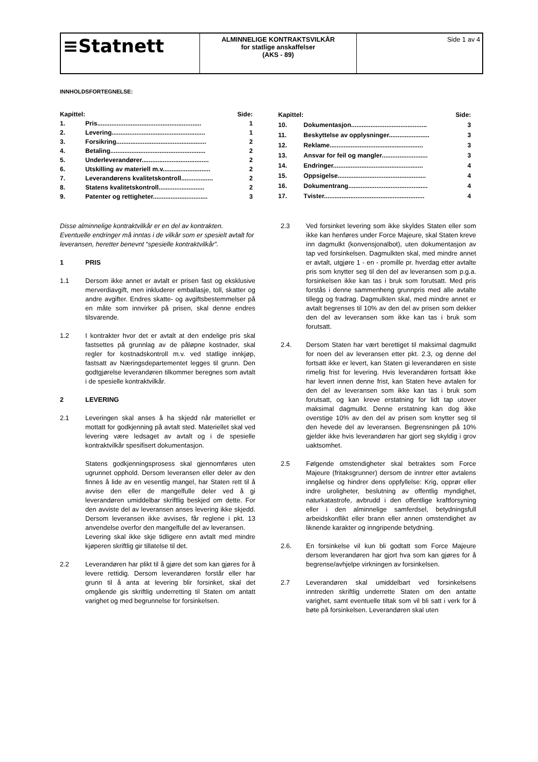| ≡Statnett | ALMINNELIGE KONTRAKTSVILKÅR for statlige anskaffelser (AKS - 89) | Side 1 av 4 |
INNHOLDSFORTEGNELSE:
| Kapittel: | | Side: |
| 1. | Pris........................................................... | 1 |
| 2. | Levering..................................................... | 1 |
| 3. | Forsikring................................................... | 2 |
| 4. | Betaling...................................................... | 2 |
| 5. | Underleverandører...................................... | 2 |
| 6. | Utskilling av materiell m.v........................... | 2 |
| 7. | Leverandørens kvalitetskontroll.................. | 2 |
| 8. | Statens kvalitetskontroll.......................... | 2 |
| 9. | Patenter og rettigheter............................... | 3 |
| Kapittel: | | Side: |
| 10. | Dokumentasjon........................................... | 3 |
| 11. | Beskyttelse av opplysninger....................... | 3 |
| 12. | Reklame..................................................... | 3 |
| 13. | Ansvar for feil og mangler.......................... | 3 |
| 14. | Endringer................................................... | 4 |
| 15. | Oppsigelse.................................................. | 4 |
| 16. | Dokumentrang............................................. | 4 |
| 17. | Tvister......................................................... | 4 |
Disse alminnelige kontraktvilkår er en del av kontrakten. Eventuelle endringer må inntas i de vilkår som er spesielt avtalt for leveransen, heretter benevnt “spesielle kontraktvilkår”.
1 PRIS
1.1 Dersom ikke annet er avtalt er prisen fast og eksklusive merverdiavgift, men inkluderer emballasje, toll, skatter og andre avgifter. Endres skatte- og avgiftsbestemmelser på en måte som innvirker på prisen, skal denne endres tilsvarende.
1.2 I kontrakter hvor det er avtalt at den endelige pris skal fastsettes på grunnlag av de påløpne kostnader, skal regler for kostnadskontroll m.v. ved statlige innkjøp, fastsatt av Næringsdepartementet legges til grunn. Den godtgjørelse leverandøren tilkommer beregnes som avtalt i de spesielle kontraktvilkår.
2 LEVERING
2.1 Leveringen skal anses å ha skjedd når materiellet er mottatt for godkjenning på avtalt sted. Materiellet skal ved levering være ledsaget av avtalt og i de spesielle kontraktvilkår spesifisert dokumentasjon.
Statens godkjenningsprosess skal gjennomføres uten ugrunnet opphold. Dersom leveransen eller deler av den finnes å lide av en vesentlig mangel, har Staten rett til å avvise den eller de mangelfulle deler ved å gi leverandøren umiddelbar skriftlig beskjed om dette. For den avviste del av leveransen anses levering ikke skjedd. Dersom leveransen ikke avvises, får reglene i pkt. 13 anvendelse overfor den mangelfulle del av leveransen.
Levering skal ikke skje tidligere enn avtalt med mindre kjøperen skriftlig gir tillatelse til det.
2.2 Leverandøren har plikt til å gjøre det som kan gjøres for å levere rettidig. Dersom leverandøren forstår eller har grunn til å anta at levering blir forsinket, skal det omgående gis skriftlig underretting til Staten om antatt varighet og med begrunnelse for forsinkelsen.
2.3 Ved forsinket levering som ikke skyldes Staten eller som ikke kan henføres under Force Majeure, skal Staten kreve inn dagmulkt (konvensjonalbot), uten dokumentasjon av tap ved forsinkelsen. Dagmulkten skal, med mindre annet er avtalt, utgjøre 1 - en - promille pr. hverdag etter avtalte pris som knytter seg til den del av leveransen som p.g.a. forsinkelsen ikke kan tas i bruk som forutsatt. Med pris forstås i denne sammenheng grunnpris med alle avtalte tillegg og fradrag. Dagmulkten skal, med mindre annet er avtalt begrenses til 10% av den del av prisen som dekker den del av leveransen som ikke kan tas i bruk som forutsatt.
2.4. Dersom Staten har vært berettiget til maksimal dagmulkt for noen del av leveransen etter pkt. 2.3, og denne del fortsatt ikke er levert, kan Staten gi leverandøren en siste rimelig frist for levering. Hvis leverandøren fortsatt ikke har levert innen denne frist, kan Staten heve avtalen for den del av leveransen som ikke kan tas i bruk som forutsatt, og kan kreve erstatning for lidt tap utover maksimal dagmulkt. Denne erstatning kan dog ikke overstige 10% av den del av prisen som knytter seg til den hevede del av leveransen. Begrensningen på 10% gjelder ikke hvis leverandøren har gjort seg skyldig i grov uaktsomhet.
2.5 Følgende omstendigheter skal betraktes som Force Majeure (fritaksgrunner) dersom de inntrer etter avtalens inngåelse og hindrer dens oppfyllelse: Krig, opprør eller indre uroligheter, beslutning av offentlig myndighet, naturkatastrofe, avbrudd i den offentlige kraftforsyning eller i den alminnelige samferdsel, betydningsfull arbeidskonflikt eller brann eller annen omstendighet av liknende karakter og inngripende betydning.
2.6. En forsinkelse vil kun bli godtatt som Force Majeure dersom leverandøren har gjort hva som kan gjøres for å begrense/avhjelpe virkningen av forsinkelsen.
2.7 Leverandøren skal umiddelbart ved forsinkelsens inntreden skriftlig underrette Staten om den antatte varighet, samt eventuelle tiltak som vil bli satt i verk for å bøte på forsinkelsen. Leverandøren skal uten